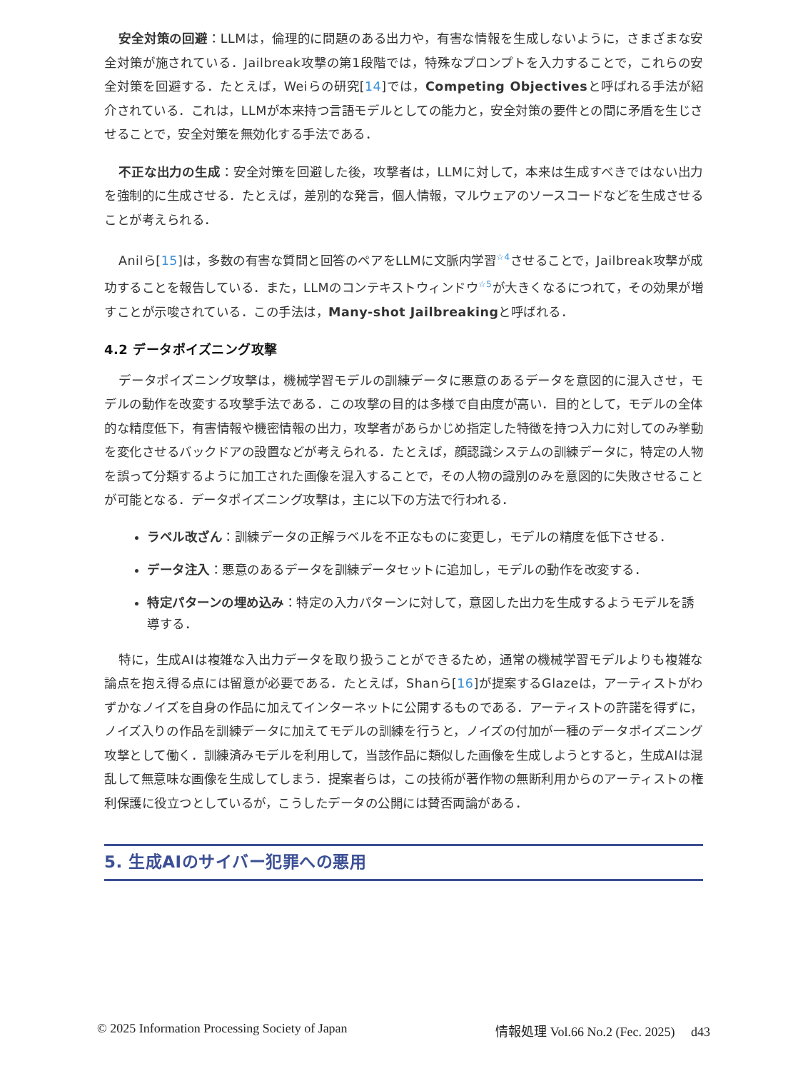安全対策の回避：LLMは，倫理的に問題のある出力や，有害な情報を生成しないように，さまざまな安全対策が施されている．Jailbreak攻撃の第1段階では，特殊なプロンプトを入力することで，これらの安全対策を回避する．たとえば，Weiらの研究[14]では，Competing Objectivesと呼ばれる手法が紹介されている．これは，LLMが本来持つ言語モデルとしての能力と，安全対策の要件との間に矛盾を生じさせることで，安全対策を無効化する手法である．
不正な出力の生成：安全対策を回避した後，攻撃者は，LLMに対して，本来は生成すべきではない出力を強制的に生成させる．たとえば，差別的な発言，個人情報，マルウェアのソースコードなどを生成させることが考えられる．
Anilら[15]は，多数の有害な質問と回答のペアをLLMに文脈内学習<sup>☆4</sup>させることで，Jailbreak攻撃が成功することを報告している．また，LLMのコンテキストウィンドウ<sup>☆5</sup>が大きくなるにつれて，その効果が増すことが示唆されている．この手法は，Many-shot Jailbreakingと呼ばれる．
4.2 データポイズニング攻撃
データポイズニング攻撃は，機械学習モデルの訓練データに悪意のあるデータを意図的に混入させ，モデルの動作を改変する攻撃手法である．この攻撃の目的は多様で自由度が高い．目的として，モデルの全体的な精度低下，有害情報や機密情報の出力，攻撃者があらかじめ指定した特徴を持つ入力に対してのみ挙動を変化させるバックドアの設置などが考えられる．たとえば，顔認識システムの訓練データに，特定の人物を誤って分類するように加工された画像を混入することで，その人物の識別のみを意図的に失敗させることが可能となる．データポイズニング攻撃は，主に以下の方法で行われる．
ラベル改ざん：訓練データの正解ラベルを不正なものに変更し，モデルの精度を低下させる．
データ注入：悪意のあるデータを訓練データセットに追加し，モデルの動作を改変する．
特定パターンの埋め込み：特定の入力パターンに対して，意図した出力を生成するようモデルを誘導する．
特に，生成AIは複雑な入出力データを取り扱うことができるため，通常の機械学習モデルよりも複雑な論点を抱え得る点には留意が必要である．たとえば，Shanら[16]が提案するGlazeは，アーティストがわずかなノイズを自身の作品に加えてインターネットに公開するものである．アーティストの許諾を得ずに，ノイズ入りの作品を訓練データに加えてモデルの訓練を行うと，ノイズの付加が一種のデータポイズニング攻撃として働く．訓練済みモデルを利用して，当該作品に類似した画像を生成しようとすると，生成AIは混乱して無意味な画像を生成してしまう．提案者らは，この技術が著作物の無断利用からのアーティストの権利保護に役立つとしているが，こうしたデータの公開には賛否両論がある．
5. 生成AIのサイバー犯罪への悪用
© 2025 Information Processing Society of Japan 情報処理 Vol.66 No.2 (Fec. 2025)　 d43